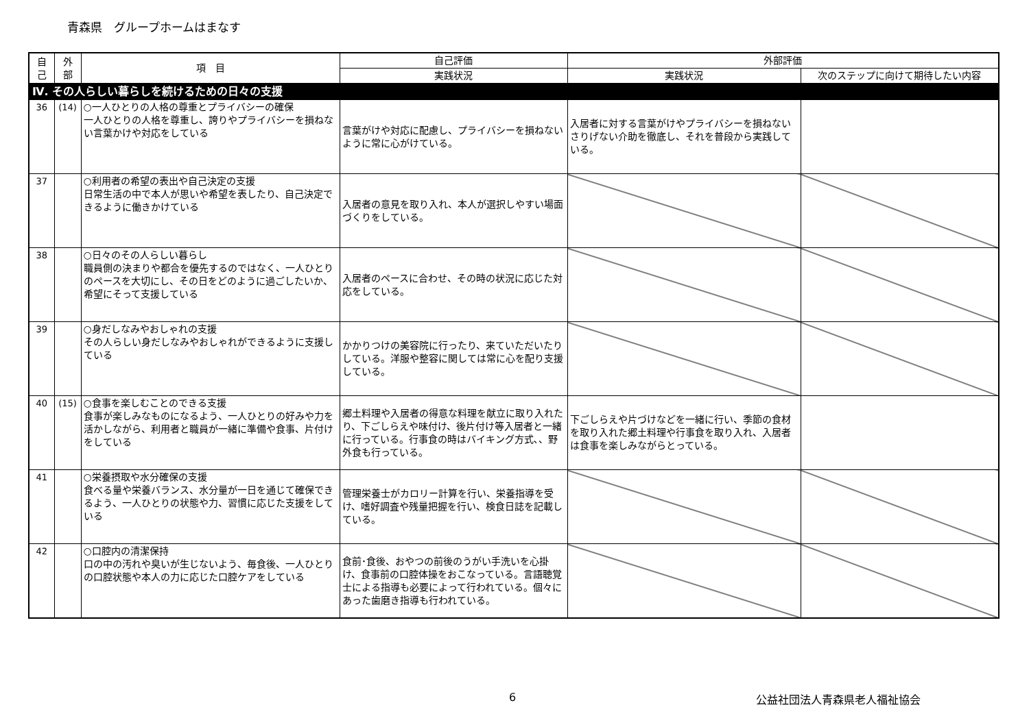青森県　グループホームはまなす
| 自 己 | 外 部 | 項 目 | 自己評価 | 外部評価 | |
| --- | --- | --- | --- | --- | --- |
| | | | 実践状況 | 実践状況 | 次のステップに向けて期待したい内容 |
| Ⅳ. その人らしい暮らしを続けるための日々の支援 | | | | | |
| 36 | (14) | ○一人ひとりの人格の尊重とプライバシーの確保 一人ひとりの人格を尊重し、誇りやプライバシーを損ねない言葉かけや対応をしている | 言葉がけや対応に配慮し、プライバシーを損ねないように常に心がけている。 | 入居者に対する言葉がけやプライバシーを損ねないさりげない介助を徹底し、それを普段から実践している。 | |
| 37 | | ○利用者の希望の表出や自己決定の支援 日常生活の中で本人が思いや希望を表したり、自己決定できるように働きかけている | 入居者の意見を取り入れ、本人が選択しやすい場面づくりをしている。 | | |
| 38 | | ○日々のその人らしい暮らし 職員側の決まりや都合を優先するのではなく、一人ひとりのペースを大切にし、その日をどのように過ごしたいか、希望にそって支援している | 入居者のペースに合わせ、その時の状況に応じた対応をしている。 | | |
| 39 | | ○身だしなみやおしゃれの支援 その人らしい身だしなみやおしゃれができるように支援している | かかりつけの美容院に行ったり、来ていただいたりしている。洋服や整容に関しては常に心を配り支援している。 | | |
| 40 | (15) | ○食事を楽しむことのできる支援 食事が楽しみなものになるよう、一人ひとりの好みや力を活かしながら、利用者と職員が一緒に準備や食事、片付けをしている | 郷土料理や入居者の得意な料理を献立に取り入れたり、下ごしらえや味付け、後片付け等入居者と一緒に行っている。行事食の時はバイキング方式､、野外食も行っている。 | 下ごしらえや片づけなどを一緒に行い、季節の食材を取り入れた郷土料理や行事食を取り入れ、入居者は食事を楽しみながらとっている。 | |
| 41 | | ○栄養摂取や水分確保の支援 食べる量や栄養バランス、水分量が一日を通じて確保できるよう、一人ひとりの状態や力、習慣に応じた支援をしている | 管理栄養士がカロリー計算を行い、栄養指導を受け、嗜好調査や残量把握を行い、検食日誌を記載している。 | | |
| 42 | | ○口腔内の清潔保持 口の中の汚れや臭いが生じないよう、毎食後、一人ひとりの口腔状態や本人の力に応じた口腔ケアをしている | 食前･食後、おやつの前後のうがい手洗いを心掛け、食事前の口腔体操をおこなっている。言語聴覚士による指導も必要によって行われている。個々にあった歯磨き指導も行われている。 | | |
6 公益社団法人青森県老人福祉協会